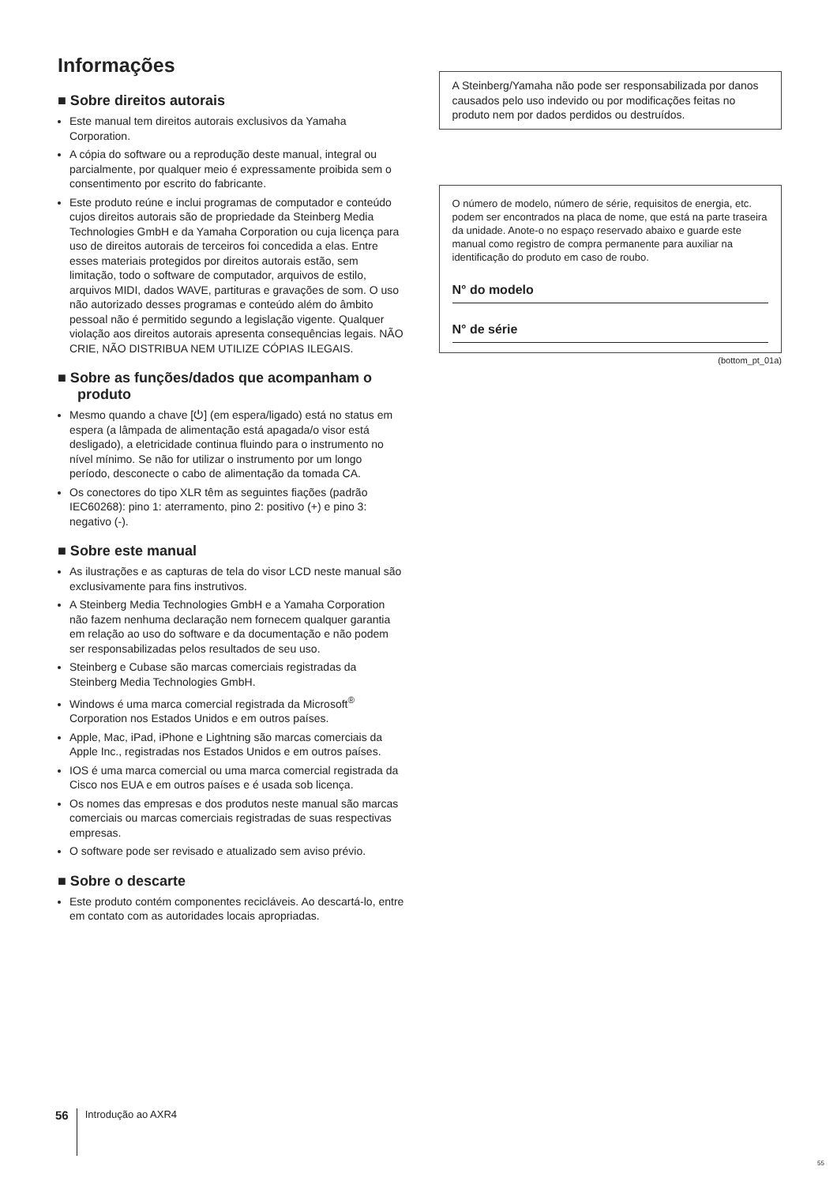Informações
■ Sobre direitos autorais
Este manual tem direitos autorais exclusivos da Yamaha Corporation.
A cópia do software ou a reprodução deste manual, integral ou parcialmente, por qualquer meio é expressamente proibida sem o consentimento por escrito do fabricante.
Este produto reúne e inclui programas de computador e conteúdo cujos direitos autorais são de propriedade da Steinberg Media Technologies GmbH e da Yamaha Corporation ou cuja licença para uso de direitos autorais de terceiros foi concedida a elas. Entre esses materiais protegidos por direitos autorais estão, sem limitação, todo o software de computador, arquivos de estilo, arquivos MIDI, dados WAVE, partituras e gravações de som. O uso não autorizado desses programas e conteúdo além do âmbito pessoal não é permitido segundo a legislação vigente. Qualquer violação aos direitos autorais apresenta consequências legais. NÃO CRIE, NÃO DISTRIBUA NEM UTILIZE CÓPIAS ILEGAIS.
■ Sobre as funções/dados que acompanham o produto
Mesmo quando a chave [⏻] (em espera/ligado) está no status em espera (a lâmpada de alimentação está apagada/o visor está desligado), a eletricidade continua fluindo para o instrumento no nível mínimo. Se não for utilizar o instrumento por um longo período, desconecte o cabo de alimentação da tomada CA.
Os conectores do tipo XLR têm as seguintes fiações (padrão IEC60268): pino 1: aterramento, pino 2: positivo (+) e pino 3: negativo (-).
■ Sobre este manual
As ilustrações e as capturas de tela do visor LCD neste manual são exclusivamente para fins instrutivos.
A Steinberg Media Technologies GmbH e a Yamaha Corporation não fazem nenhuma declaração nem fornecem qualquer garantia em relação ao uso do software e da documentação e não podem ser responsabilizadas pelos resultados de seu uso.
Steinberg e Cubase são marcas comerciais registradas da Steinberg Media Technologies GmbH.
Windows é uma marca comercial registrada da Microsoft<sup>®</sup> Corporation nos Estados Unidos e em outros países.
Apple, Mac, iPad, iPhone e Lightning são marcas comerciais da Apple Inc., registradas nos Estados Unidos e em outros países.
IOS é uma marca comercial ou uma marca comercial registrada da Cisco nos EUA e em outros países e é usada sob licença.
Os nomes das empresas e dos produtos neste manual são marcas comerciais ou marcas comerciais registradas de suas respectivas empresas.
O software pode ser revisado e atualizado sem aviso prévio.
■ Sobre o descarte
Este produto contém componentes recicláveis. Ao descartá-lo, entre em contato com as autoridades locais apropriadas.
A Steinberg/Yamaha não pode ser responsabilizada por danos causados pelo uso indevido ou por modificações feitas no produto nem por dados perdidos ou destruídos.
O número de modelo, número de série, requisitos de energia, etc. podem ser encontrados na placa de nome, que está na parte traseira da unidade. Anote-o no espaço reservado abaixo e guarde este manual como registro de compra permanente para auxiliar na identificação do produto em caso de roubo.
N° do modelo
N° de série
(bottom_pt_01a)
56 Introdução ao AXR4
55